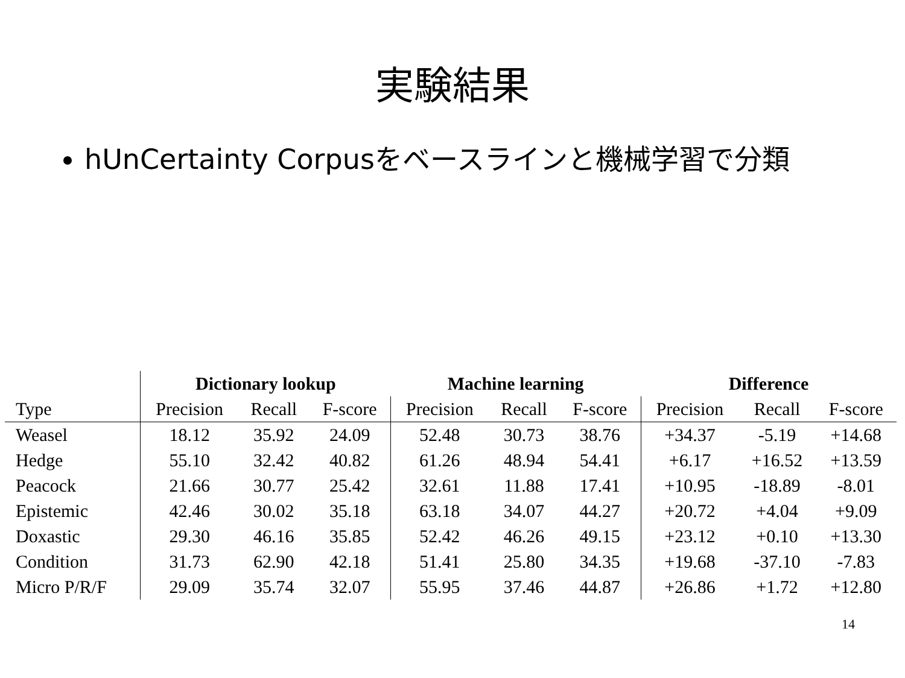実験結果
hUnCertainty Corpusをベースラインと機械学習で分類
| | Dictionary lookup | | | Machine learning | | | Difference | | |
| --- | --- | --- | --- | --- | --- | --- | --- | --- | --- |
| Type | Precision | Recall | F-score | Precision | Recall | F-score | Precision | Recall | F-score |
| Weasel | 18.12 | 35.92 | 24.09 | 52.48 | 30.73 | 38.76 | +34.37 | -5.19 | +14.68 |
| Hedge | 55.10 | 32.42 | 40.82 | 61.26 | 48.94 | 54.41 | +6.17 | +16.52 | +13.59 |
| Peacock | 21.66 | 30.77 | 25.42 | 32.61 | 11.88 | 17.41 | +10.95 | -18.89 | -8.01 |
| Epistemic | 42.46 | 30.02 | 35.18 | 63.18 | 34.07 | 44.27 | +20.72 | +4.04 | +9.09 |
| Doxastic | 29.30 | 46.16 | 35.85 | 52.42 | 46.26 | 49.15 | +23.12 | +0.10 | +13.30 |
| Condition | 31.73 | 62.90 | 42.18 | 51.41 | 25.80 | 34.35 | +19.68 | -37.10 | -7.83 |
| Micro P/R/F | 29.09 | 35.74 | 32.07 | 55.95 | 37.46 | 44.87 | +26.86 | +1.72 | +12.80 |
14